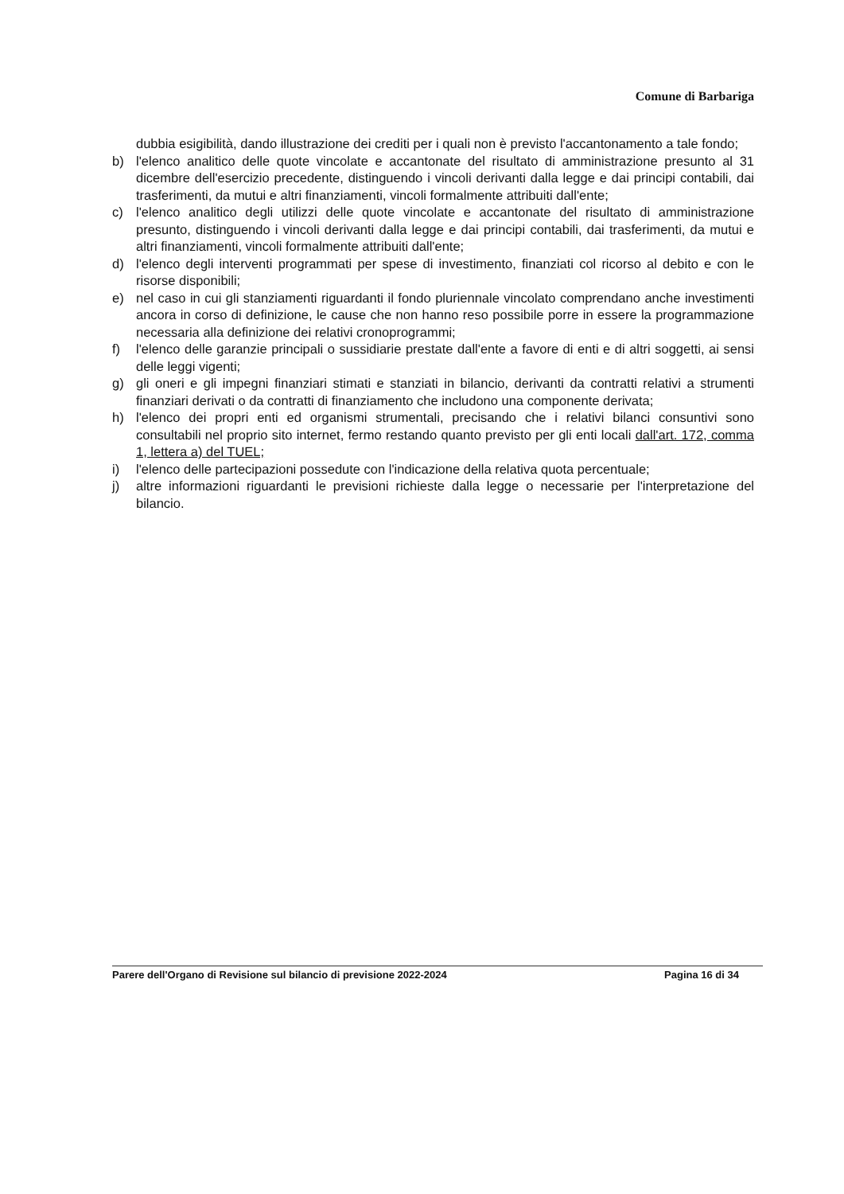Comune di Barbariga
dubbia esigibilità, dando illustrazione dei crediti per i quali non è previsto l'accantonamento a tale fondo;
b) l'elenco analitico delle quote vincolate e accantonate del risultato di amministrazione presunto al 31 dicembre dell'esercizio precedente, distinguendo i vincoli derivanti dalla legge e dai principi contabili, dai trasferimenti, da mutui e altri finanziamenti, vincoli formalmente attribuiti dall'ente;
c) l'elenco analitico degli utilizzi delle quote vincolate e accantonate del risultato di amministrazione presunto, distinguendo i vincoli derivanti dalla legge e dai principi contabili, dai trasferimenti, da mutui e altri finanziamenti, vincoli formalmente attribuiti dall'ente;
d) l'elenco degli interventi programmati per spese di investimento, finanziati col ricorso al debito e con le risorse disponibili;
e) nel caso in cui gli stanziamenti riguardanti il fondo pluriennale vincolato comprendano anche investimenti ancora in corso di definizione, le cause che non hanno reso possibile porre in essere la programmazione necessaria alla definizione dei relativi cronoprogrammi;
f) l'elenco delle garanzie principali o sussidiarie prestate dall'ente a favore di enti e di altri soggetti, ai sensi delle leggi vigenti;
g) gli oneri e gli impegni finanziari stimati e stanziati in bilancio, derivanti da contratti relativi a strumenti finanziari derivati o da contratti di finanziamento che includono una componente derivata;
h) l'elenco dei propri enti ed organismi strumentali, precisando che i relativi bilanci consuntivi sono consultabili nel proprio sito internet, fermo restando quanto previsto per gli enti locali dall'art. 172, comma 1, lettera a) del TUEL;
i) l'elenco delle partecipazioni possedute con l'indicazione della relativa quota percentuale;
j) altre informazioni riguardanti le previsioni richieste dalla legge o necessarie per l'interpretazione del bilancio.
Parere dell'Organo di Revisione sul bilancio di previsione 2022-2024 Pagina 16 di 34